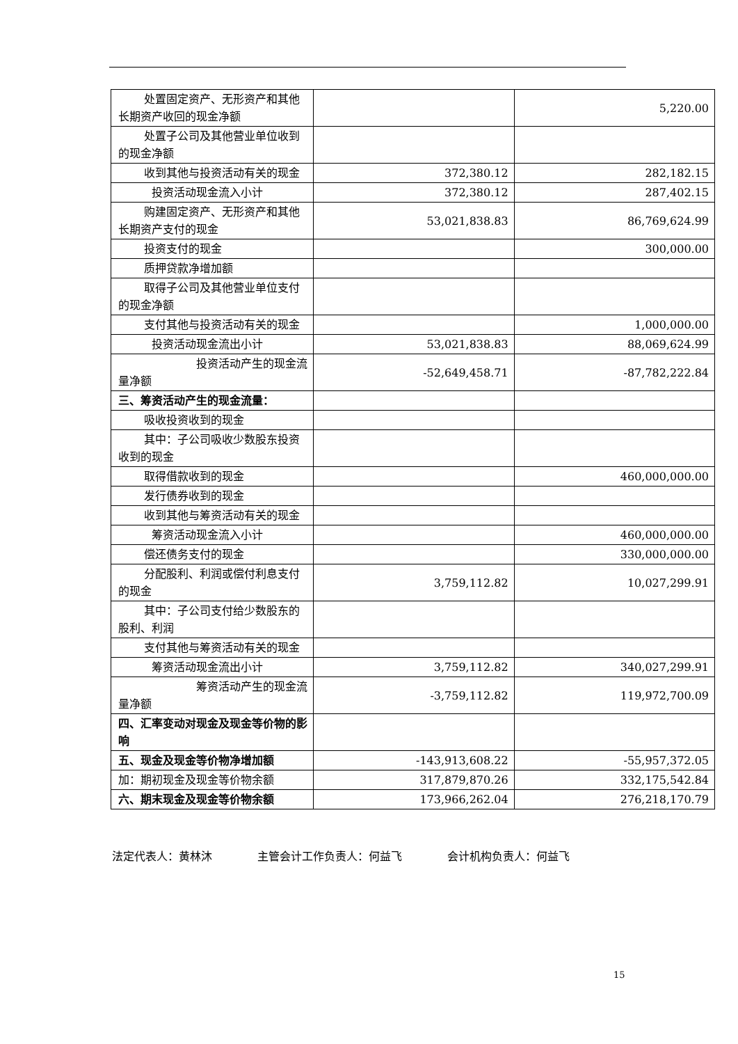| 处置固定资产、无形资产和其他长期资产收回的现金净额 | | 5,220.00 |
| 处置子公司及其他营业单位收到的现金净额 | | |
| 收到其他与投资活动有关的现金 | 372,380.12 | 282,182.15 |
| 投资活动现金流入小计 | 372,380.12 | 287,402.15 |
| 购建固定资产、无形资产和其他长期资产支付的现金 | 53,021,838.83 | 86,769,624.99 |
| 投资支付的现金 | | 300,000.00 |
| 质押贷款净增加额 | | |
| 取得子公司及其他营业单位支付的现金净额 | | |
| 支付其他与投资活动有关的现金 | | 1,000,000.00 |
| 投资活动现金流出小计 | 53,021,838.83 | 88,069,624.99 |
| 投资活动产生的现金流量净额 | -52,649,458.71 | -87,782,222.84 |
| 三、筹资活动产生的现金流量： | | |
| 吸收投资收到的现金 | | |
| 其中：子公司吸收少数股东投资收到的现金 | | |
| 取得借款收到的现金 | | 460,000,000.00 |
| 发行债券收到的现金 | | |
| 收到其他与筹资活动有关的现金 | | |
| 筹资活动现金流入小计 | | 460,000,000.00 |
| 偿还债务支付的现金 | | 330,000,000.00 |
| 分配股利、利润或偿付利息支付的现金 | 3,759,112.82 | 10,027,299.91 |
| 其中：子公司支付给少数股东的股利、利润 | | |
| 支付其他与筹资活动有关的现金 | | |
| 筹资活动现金流出小计 | 3,759,112.82 | 340,027,299.91 |
| 筹资活动产生的现金流量净额 | -3,759,112.82 | 119,972,700.09 |
| 四、汇率变动对现金及现金等价物的影响 | | |
| 五、现金及现金等价物净增加额 | -143,913,608.22 | -55,957,372.05 |
| 加：期初现金及现金等价物余额 | 317,879,870.26 | 332,175,542.84 |
| 六、期末现金及现金等价物余额 | 173,966,262.04 | 276,218,170.79 |
法定代表人：黄林沐 主管会计工作负责人：何益飞 会计机构负责人：何益飞
15